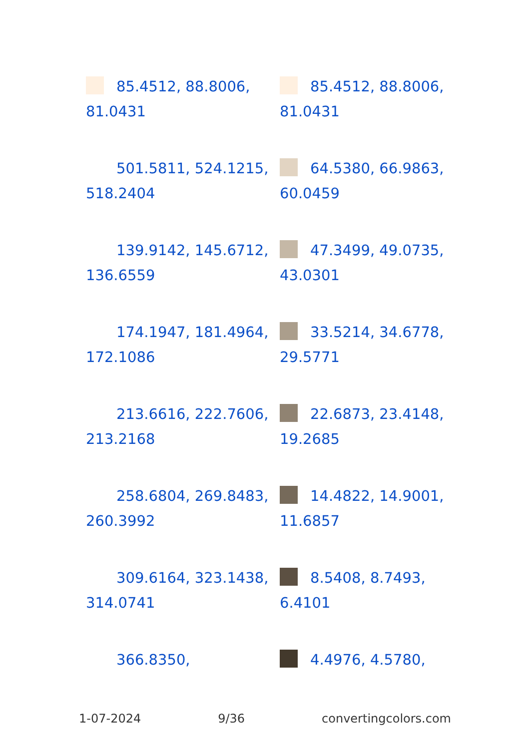85.4512, 88.8006, 81.0431
85.4512, 88.8006, 81.0431
501.5811, 524.1215, 518.2404
64.5380, 66.9863, 60.0459
139.9142, 145.6712, 136.6559
47.3499, 49.0735, 43.0301
174.1947, 181.4964, 172.1086
33.5214, 34.6778, 29.5771
213.6616, 222.7606, 213.2168
22.6873, 23.4148, 19.2685
258.6804, 269.8483, 260.3992
14.4822, 14.9001, 11.6857
309.6164, 323.1438, 314.0741
8.5408, 8.7493, 6.4101
366.8350,
4.4976, 4.5780,
1-07-2024 9/36 convertingcolors.com